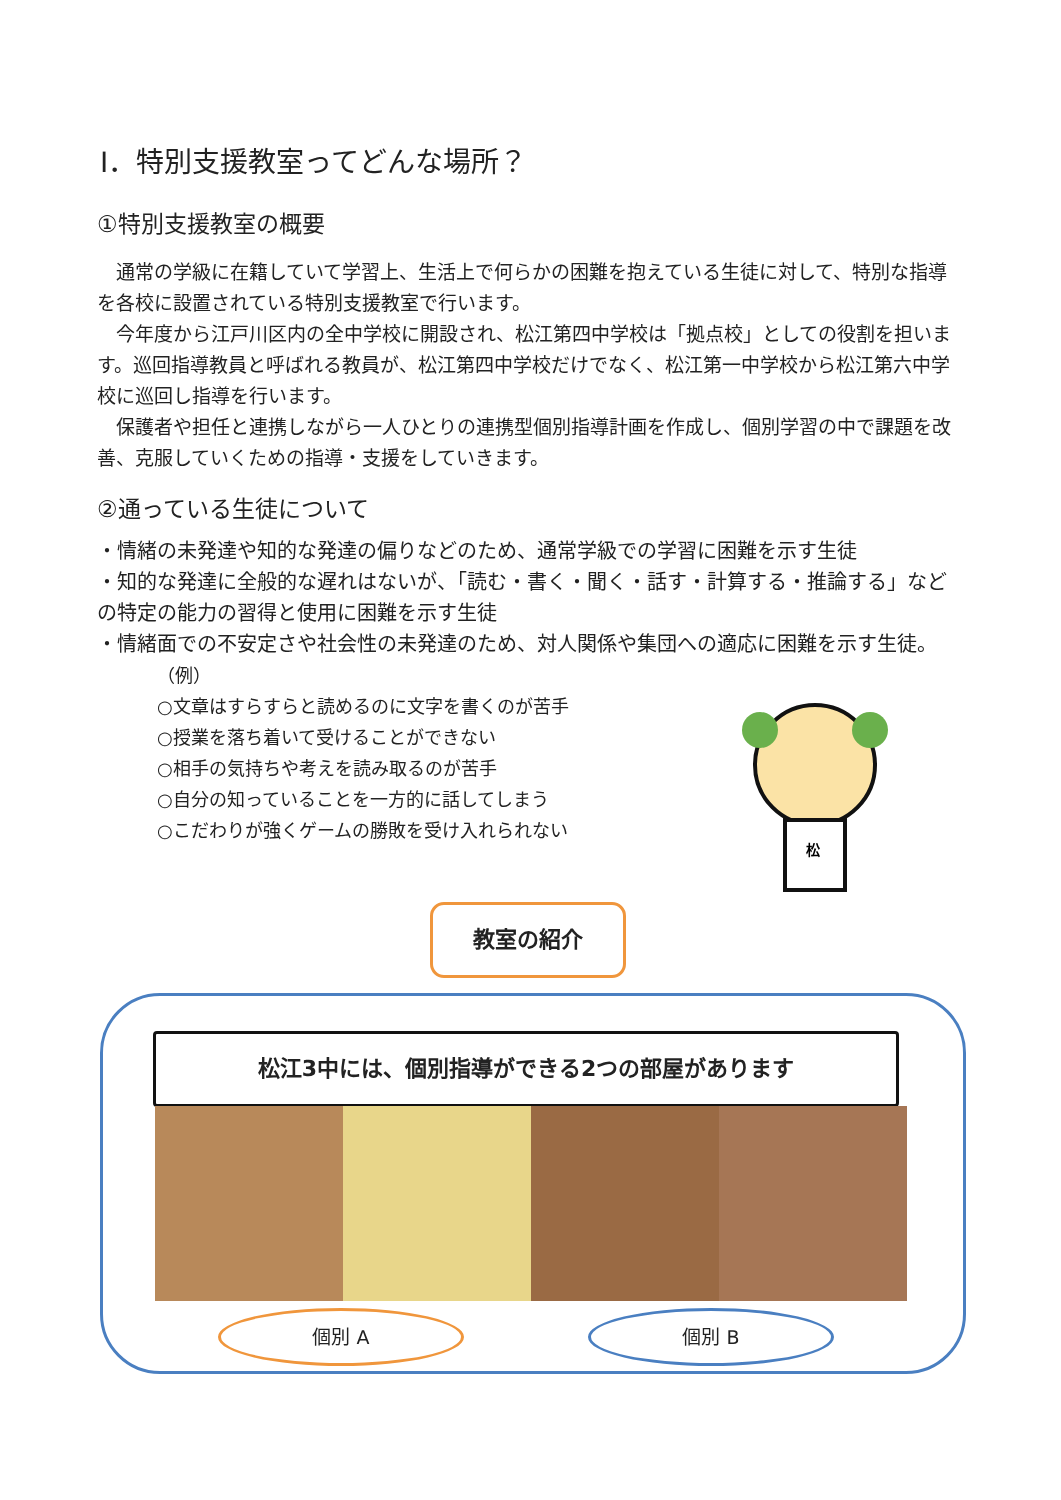Ⅰ．特別支援教室ってどんな場所？
①特別支援教室の概要
　通常の学級に在籍していて学習上、生活上で何らかの困難を抱えている生徒に対して、特別な指導を各校に設置されている特別支援教室で行います。
　今年度から江戸川区内の全中学校に開設され、松江第四中学校は「拠点校」としての役割を担います。巡回指導教員と呼ばれる教員が、松江第四中学校だけでなく、松江第一中学校から松江第六中学校に巡回し指導を行います。
　保護者や担任と連携しながら一人ひとりの連携型個別指導計画を作成し、個別学習の中で課題を改善、克服していくための指導・支援をしていきます。
②通っている生徒について
・情緒の未発達や知的な発達の偏りなどのため、通常学級での学習に困難を示す生徒
・知的な発達に全般的な遅れはないが、「読む・書く・聞く・話す・計算する・推論する」などの特定の能力の習得と使用に困難を示す生徒
・情緒面での不安定さや社会性の未発達のため、対人関係や集団への適応に困難を示す生徒。
（例）
○文章はすらすらと読めるのに文字を書くのが苦手
○授業を落ち着いて受けることができない
○相手の気持ちや考えを読み取るのが苦手
○自分の知っていることを一方的に話してしまう
○こだわりが強くゲームの勝敗を受け入れられない
松
教室の紹介
松江3中には、個別指導ができる2つの部屋があります
個別 A 個別 B